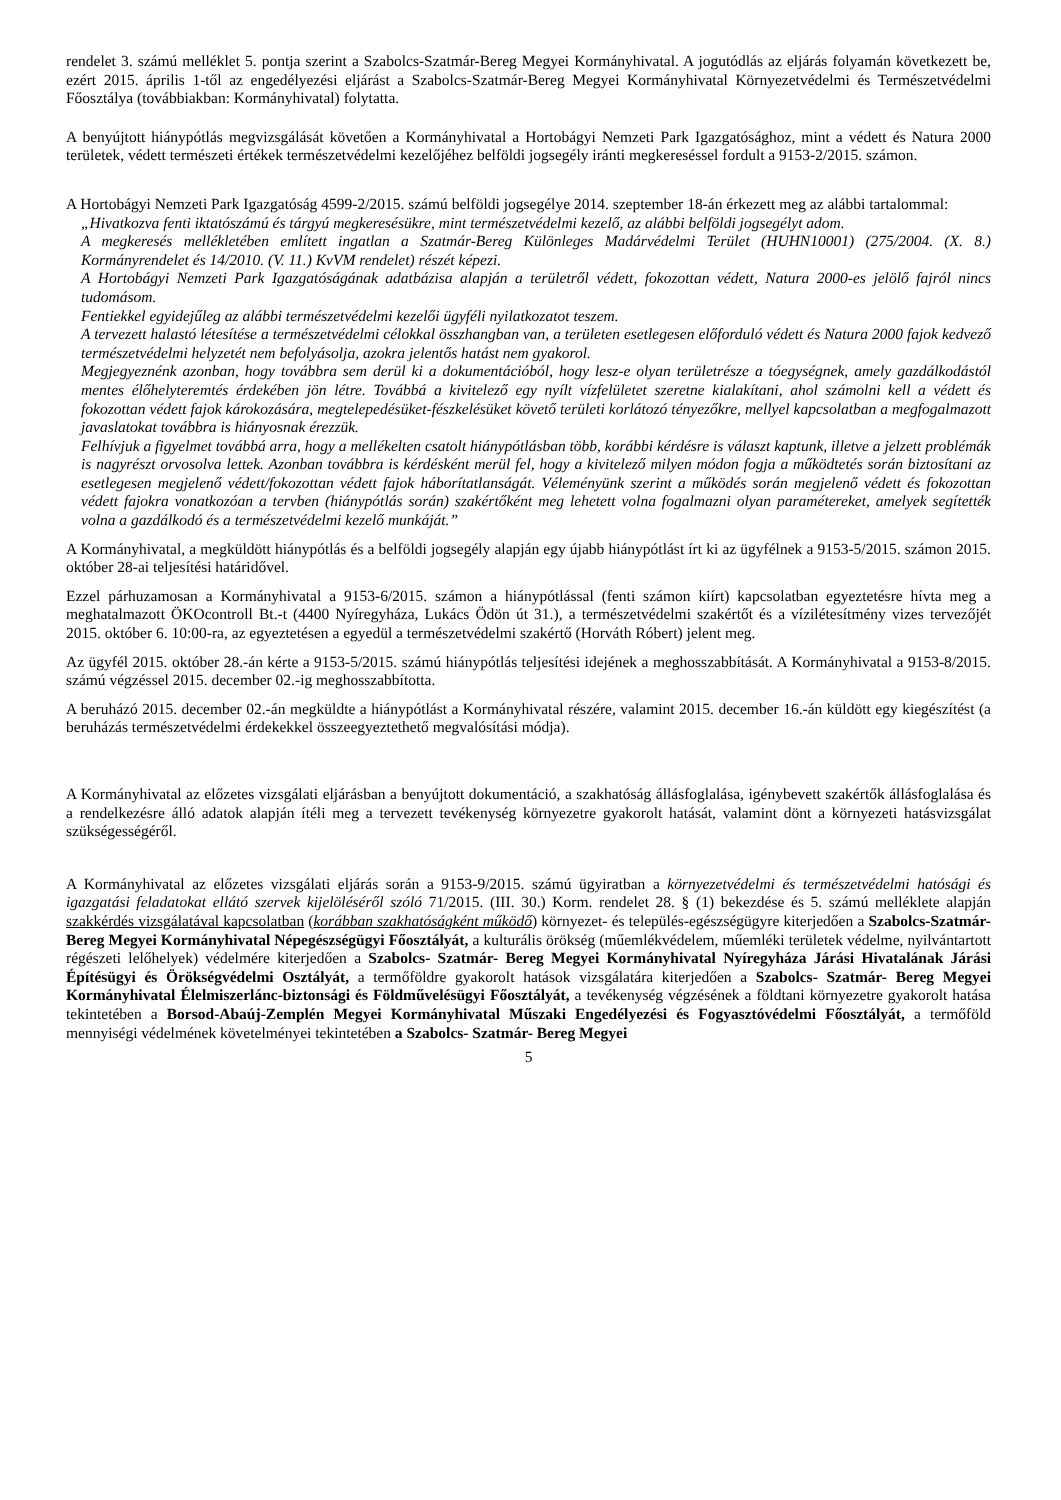rendelet 3. számú melléklet 5. pontja szerint a Szabolcs-Szatmár-Bereg Megyei Kormányhivatal. A jogutódlás az eljárás folyamán következett be, ezért 2015. április 1-től az engedélyezési eljárást a Szabolcs-Szatmár-Bereg Megyei Kormányhivatal Környezetvédelmi és Természetvédelmi Főosztálya (továbbiakban: Kormányhivatal) folytatta.
A benyújtott hiánypótlás megvizsgálását követően a Kormányhivatal a Hortobágyi Nemzeti Park Igazgatósághoz, mint a védett és Natura 2000 területek, védett természeti értékek természetvédelmi kezelőjéhez belföldi jogsegély iránti megkereséssel fordult a 9153-2/2015. számon.
A Hortobágyi Nemzeti Park Igazgatóság 4599-2/2015. számú belföldi jogsegélye 2014. szeptember 18-án érkezett meg az alábbi tartalommal:
„Hivatkozva fenti iktatószámú és tárgyú megkeresésükre, mint természetvédelmi kezelő, az alábbi belföldi jogsegélyt adom.
A megkeresés mellékletében említett ingatlan a Szatmár-Bereg Különleges Madárvédelmi Terület (HUHN10001) (275/2004. (X. 8.) Kormányrendelet és 14/2010. (V. 11.) KvVM rendelet) részét képezi.
A Hortobágyi Nemzeti Park Igazgatóságának adatbázisa alapján a területről védett, fokozottan védett, Natura 2000-es jelölő fajról nincs tudomásom.
Fentiekkel egyidejűleg az alábbi természetvédelmi kezelői ügyféli nyilatkozatot teszem.
A tervezett halastó létesítése a természetvédelmi célokkal összhangban van, a területen esetlegesen előforduló védett és Natura 2000 fajok kedvező természetvédelmi helyzetét nem befolyásolja, azokra jelentős hatást nem gyakorol.
Megjegyeznénk azonban, hogy továbbra sem derül ki a dokumentációból, hogy lesz-e olyan területrésze a tóegységnek, amely gazdálkodástól mentes élőhelyteremtés érdekében jön létre. Továbbá a kivitelező egy nyílt vízfelületet szeretne kialakítani, ahol számolni kell a védett és fokozottan védett fajok károkozására, megtelepedésüket-fészkelésüket követő területi korlátozó tényezőkre, mellyel kapcsolatban a megfogalmazott javaslatokat továbbra is hiányosnak érezzük.
Felhívjuk a figyelmet továbbá arra, hogy a mellékelten csatolt hiánypótlásban több, korábbi kérdésre is választ kaptunk, illetve a jelzett problémák is nagyrészt orvosolva lettek. Azonban továbbra is kérdésként merül fel, hogy a kivitelező milyen módon fogja a működtetés során biztosítani az esetlegesen megjelenő védett/fokozottan védett fajok háborítatlanságát. Véleményünk szerint a működés során megjelenő védett és fokozottan védett fajokra vonatkozóan a tervben (hiánypótlás során) szakértőként meg lehetett volna fogalmazni olyan paramétereket, amelyek segítették volna a gazdálkodó és a természetvédelmi kezelő munkáját.”
A Kormányhivatal, a megküldött hiánypótlás és a belföldi jogsegély alapján egy újabb hiánypótlást írt ki az ügyfélnek a 9153-5/2015. számon 2015. október 28-ai teljesítési határidővel.
Ezzel párhuzamosan a Kormányhivatal a 9153-6/2015. számon a hiánypótlással (fenti számon kiírt) kapcsolatban egyeztetésre hívta meg a meghatalmazott ÖKOcontroll Bt.-t (4400 Nyíregyháza, Lukács Ödön út 31.), a természetvédelmi szakértőt és a vízilétesítmény vizes tervezőjét 2015. október 6. 10:00-ra, az egyeztetésen a egyedül a természetvédelmi szakértő (Horváth Róbert) jelent meg.
Az ügyfél 2015. október 28.-án kérte a 9153-5/2015. számú hiánypótlás teljesítési idejének a meghosszabbítását. A Kormányhivatal a 9153-8/2015. számú végzéssel 2015. december 02.-ig meghosszabbította.
A beruházó 2015. december 02.-án megküldte a hiánypótlást a Kormányhivatal részére, valamint 2015. december 16.-án küldött egy kiegészítést (a beruházás természetvédelmi érdekekkel összeegyeztethető megvalósítási módja).
A Kormányhivatal az előzetes vizsgálati eljárásban a benyújtott dokumentáció, a szakhatóság állásfoglalása, igénybevett szakértők állásfoglalása és a rendelkezésre álló adatok alapján ítéli meg a tervezett tevékenység környezetre gyakorolt hatását, valamint dönt a környezeti hatásvizsgálat szükségességéről.
A Kormányhivatal az előzetes vizsgálati eljárás során a 9153-9/2015. számú ügyiratban a környezetvédelmi és természetvédelmi hatósági és igazgatási feladatokat ellátó szervek kijelöléséről szóló 71/2015. (III. 30.) Korm. rendelet 28. § (1) bekezdése és 5. számú melléklete alapján szakkérdés vizsgálatával kapcsolatban (korábban szakhatóságként működő) környezet- és település-egészségügyre kiterjedően a Szabolcs-Szatmár-Bereg Megyei Kormányhivatal Népegészségügyi Főosztályát, a kulturális örökség (műemlékvédelem, műemléki területek védelme, nyilvántartott régészeti lelőhelyek) védelmére kiterjedően a Szabolcs- Szatmár- Bereg Megyei Kormányhivatal Nyíregyháza Járási Hivatalának Járási Építésügyi és Örökségvédelmi Osztályát, a termőföldre gyakorolt hatások vizsgálatára kiterjedően a Szabolcs- Szatmár- Bereg Megyei Kormányhivatal Élelmiszerlánc-biztonsági és Földművelésügyi Főosztályát, a tevékenység végzésének a földtani környezetre gyakorolt hatása tekintetében a Borsod-Abaúj-Zemplén Megyei Kormányhivatal Műszaki Engedélyezési és Fogyasztóvédelmi Főosztályát, a termőföld mennyiségi védelmének követelményei tekintetében a Szabolcs- Szatmár- Bereg Megyei
5